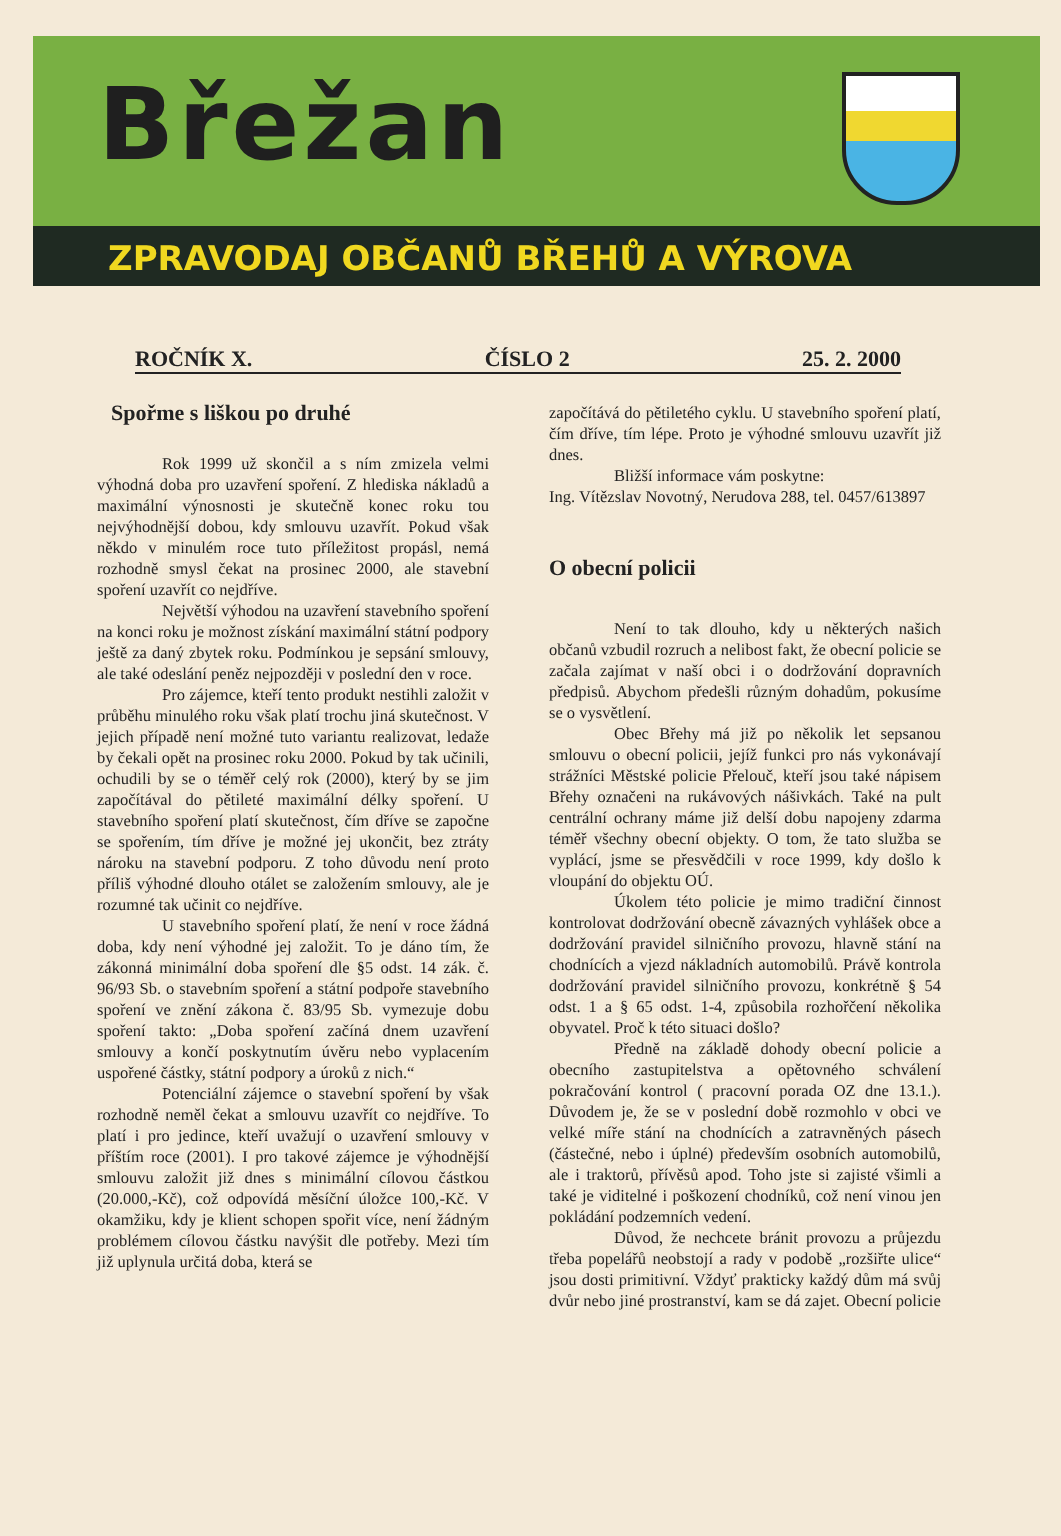Břežan
ZPRAVODAJ OBČANŮ BŘEHŮ A VÝROVA
ROČNÍK X. ČÍSLO 2 25. 2. 2000
Spořme s liškou po druhé
Rok 1999 už skončil a s ním zmizela velmi výhodná doba pro uzavření spoření. Z hlediska nákladů a maximální výnosnosti je skutečně konec roku tou nejvýhodnější dobou, kdy smlouvu uzavřít. Pokud však někdo v minulém roce tuto příležitost propásl, nemá rozhodně smysl čekat na prosinec 2000, ale stavební spoření uzavřít co nejdříve.
Největší výhodou na uzavření stavebního spoření na konci roku je možnost získání maximální státní podpory ještě za daný zbytek roku. Podmínkou je sepsání smlouvy, ale také odeslání peněz nejpozději v poslední den v roce.
Pro zájemce, kteří tento produkt nestihli založit v průběhu minulého roku však platí trochu jiná skutečnost. V jejich případě není možné tuto variantu realizovat, ledaže by čekali opět na prosinec roku 2000. Pokud by tak učinili, ochudili by se o téměř celý rok (2000), který by se jim započítával do pětileté maximální délky spoření. U stavebního spoření platí skutečnost, čím dříve se započne se spořením, tím dříve je možné jej ukončit, bez ztráty nároku na stavební podporu. Z toho důvodu není proto příliš výhodné dlouho otálet se založením smlouvy, ale je rozumné tak učinit co nejdříve.
U stavebního spoření platí, že není v roce žádná doba, kdy není výhodné jej založit. To je dáno tím, že zákonná minimální doba spoření dle §5 odst. 14 zák. č. 96/93 Sb. o stavebním spoření a státní podpoře stavebního spoření ve znění zákona č. 83/95 Sb. vymezuje dobu spoření takto: „Doba spoření začíná dnem uzavření smlouvy a končí poskytnutím úvěru nebo vyplacením uspořené částky, státní podpory a úroků z nich.“
Potenciální zájemce o stavební spoření by však rozhodně neměl čekat a smlouvu uzavřít co nejdříve. To platí i pro jedince, kteří uvažují o uzavření smlouvy v příštím roce (2001). I pro takové zájemce je výhodnější smlouvu založit již dnes s minimální cílovou částkou (20.000,-Kč), což odpovídá měsíční úložce 100,-Kč. V okamžiku, kdy je klient schopen spořit více, není žádným problémem cílovou částku navýšit dle potřeby. Mezi tím již uplynula určitá doba, která se
započítává do pětiletého cyklu. U stavebního spoření platí, čím dříve, tím lépe. Proto je výhodné smlouvu uzavřít již dnes.
Bližší informace vám poskytne:
Ing. Vítězslav Novotný, Nerudova 288, tel. 0457/613897
O obecní policii
Není to tak dlouho, kdy u některých našich občanů vzbudil rozruch a nelibost fakt, že obecní policie se začala zajímat v naší obci i o dodržování dopravních předpisů. Abychom předešli různým dohadům, pokusíme se o vysvětlení.
Obec Břehy má již po několik let sepsanou smlouvu o obecní policii, jejíž funkci pro nás vykonávají strážníci Městské policie Přelouč, kteří jsou také nápisem Břehy označeni na rukávových nášivkách. Také na pult centrální ochrany máme již delší dobu napojeny zdarma téměř všechny obecní objekty. O tom, že tato služba se vyplácí, jsme se přesvědčili v roce 1999, kdy došlo k vloupání do objektu OÚ.
Úkolem této policie je mimo tradiční činnost kontrolovat dodržování obecně závazných vyhlášek obce a dodržování pravidel silničního provozu, hlavně stání na chodnících a vjezd nákladních automobilů. Právě kontrola dodržování pravidel silničního provozu, konkrétně § 54 odst. 1 a § 65 odst. 1-4, způsobila rozhořčení několika obyvatel. Proč k této situaci došlo?
Předně na základě dohody obecní policie a obecního zastupitelstva a opětovného schválení pokračování kontrol ( pracovní porada OZ dne 13.1.). Důvodem je, že se v poslední době rozmohlo v obci ve velké míře stání na chodnících a zatravněných pásech (částečné, nebo i úplné) především osobních automobilů, ale i traktorů, přívěsů apod. Toho jste si zajisté všimli a také je viditelné i poškození chodníků, což není vinou jen pokládání podzemních vedení.
Důvod, že nechcete bránit provozu a průjezdu třeba popelářů neobstojí a rady v podobě „rozšiřte ulice“ jsou dosti primitivní. Vždyť prakticky každý dům má svůj dvůr nebo jiné prostranství, kam se dá zajet. Obecní policie